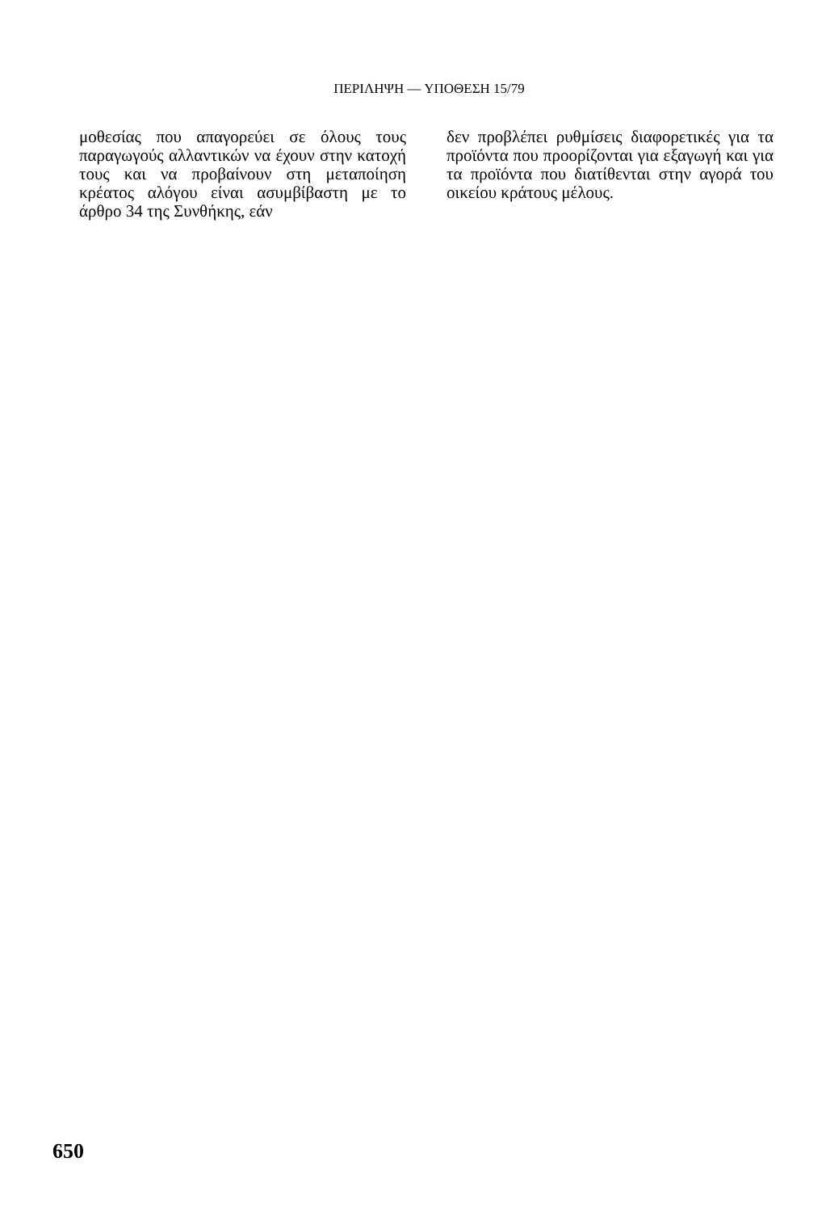ΠΕΡΙΛΗΨΗ — ΥΠΟΘΕΣΗ 15/79
μοθεσίας που απαγορεύει σε όλους τους παραγωγούς αλλαντικών να έχουν στην κατοχή τους και να προβαίνουν στη μεταποίηση κρέατος αλόγου είναι ασυμβίβαστη με το άρθρο 34 της Συνθήκης, εάν
δεν προβλέπει ρυθμίσεις διαφορετικές για τα προϊόντα που προορίζονται για εξαγωγή και για τα προϊόντα που διατίθενται στην αγορά του οικείου κράτους μέλους.
650